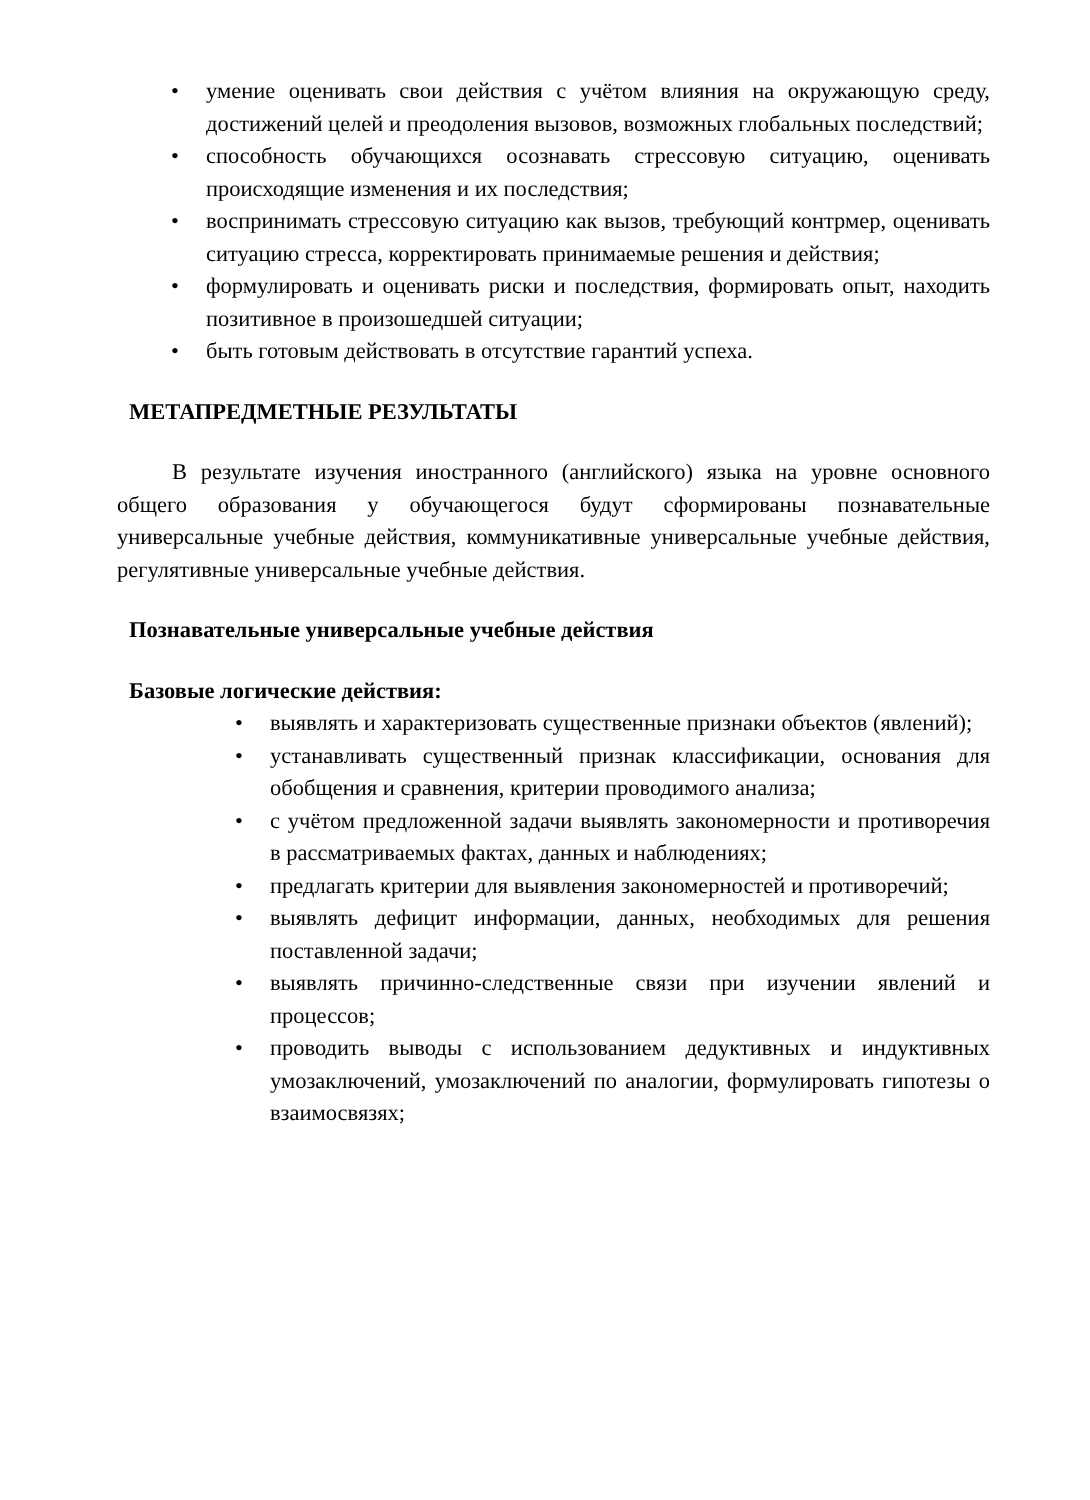• умение оценивать свои действия с учётом влияния на окружающую среду, достижений целей и преодоления вызовов, возможных глобальных последствий;
• способность обучающихся осознавать стрессовую ситуацию, оценивать происходящие изменения и их последствия;
• воспринимать стрессовую ситуацию как вызов, требующий контрмер, оценивать ситуацию стресса, корректировать принимаемые решения и действия;
• формулировать и оценивать риски и последствия, формировать опыт, находить позитивное в произошедшей ситуации;
• быть готовым действовать в отсутствие гарантий успеха.
МЕТАПРЕДМЕТНЫЕ РЕЗУЛЬТАТЫ
В результате изучения иностранного (английского) языка на уровне основного общего образования у обучающегося будут сформированы познавательные универсальные учебные действия, коммуникативные универсальные учебные действия, регулятивные универсальные учебные действия.
Познавательные универсальные учебные действия
Базовые логические действия:
• выявлять и характеризовать существенные признаки объектов (явлений);
• устанавливать существенный признак классификации, основания для обобщения и сравнения, критерии проводимого анализа;
• с учётом предложенной задачи выявлять закономерности и противоречия в рассматриваемых фактах, данных и наблюдениях;
• предлагать критерии для выявления закономерностей и противоречий;
• выявлять дефицит информации, данных, необходимых для решения поставленной задачи;
• выявлять причинно-следственные связи при изучении явлений и процессов;
• проводить выводы с использованием дедуктивных и индуктивных умозаключений, умозаключений по аналогии, формулировать гипотезы о взаимосвязях;